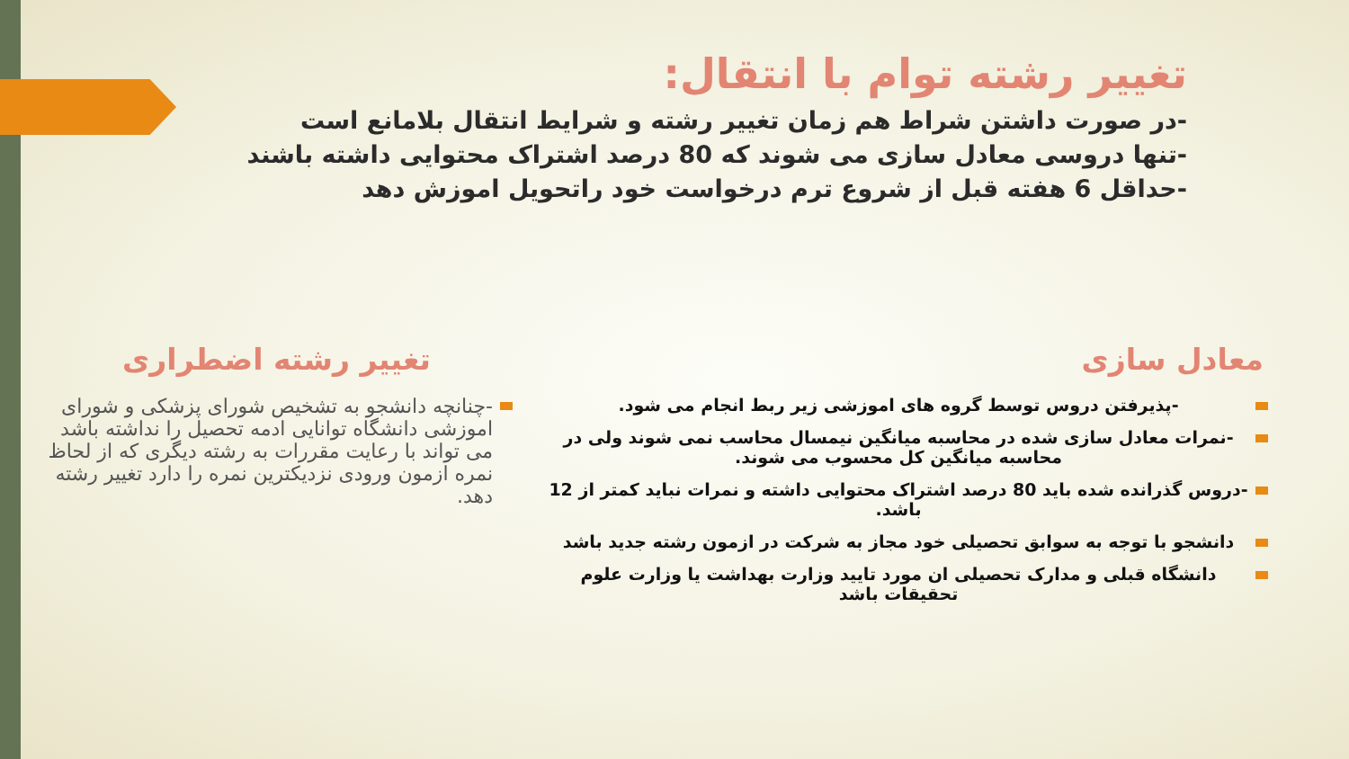تغییر رشته توام با انتقال:
-در صورت داشتن شراط هم زمان تغییر رشته و شرایط انتقال بلامانع است
-تنها دروسی معادل سازی می شوند که 80 درصد اشتراک محتوایی داشته باشند
-حداقل 6 هفته قبل از شروع ترم درخواست خود راتحویل اموزش دهد
معادل سازی
-پذیرفتن دروس توسط گروه های اموزشی زیر ربط انجام می شود.
-نمرات معادل سازی شده در محاسبه میانگین نیمسال محاسب نمی شوند ولی در محاسبه میانگین کل محسوب می شوند.
-دروس گذرانده شده باید 80 درصد اشتراک محتوایی داشته و نمرات نباید کمتر از 12 باشد.
دانشجو با توجه به سوابق تحصیلی خود مجاز به شرکت در ازمون رشته جدید باشد
دانشگاه قبلی و مدارک تحصیلی ان مورد تایید وزارت بهداشت یا وزارت علوم تحقیقات باشد
تغییر رشته اضطراری
-چنانچه دانشجو به تشخیص شورای پزشکی و شورای اموزشی دانشگاه توانایی ادمه تحصیل را نداشته باشد می تواند با رعایت مقررات به رشته دیگری که از لحاظ نمره ازمون ورودی نزدیکترین نمره را دارد تغییر رشته دهد.